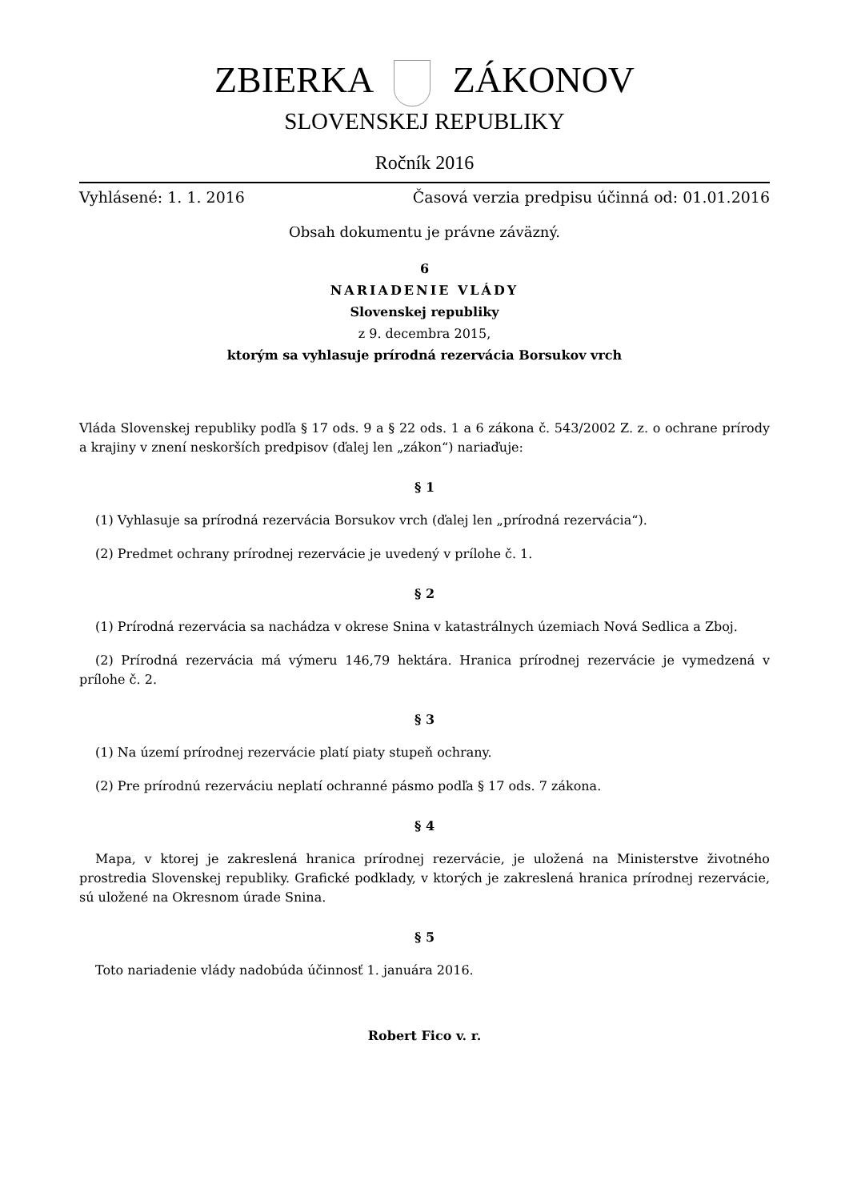ZBIERKA ZÁKONOV
SLOVENSKEJ REPUBLIKY
Ročník 2016
Vyhlásené: 1. 1. 2016 Časová verzia predpisu účinná od: 01.01.2016
Obsah dokumentu je právne záväzný.
6
NARIADENIE VLÁDY
Slovenskej republiky
z 9. decembra 2015,
ktorým sa vyhlasuje prírodná rezervácia Borsukov vrch
Vláda Slovenskej republiky podľa § 17 ods. 9 a § 22 ods. 1 a 6 zákona č. 543/2002 Z. z. o ochrane prírody a krajiny v znení neskorších predpisov (ďalej len „zákon“) nariaďuje:
§ 1
(1) Vyhlasuje sa prírodná rezervácia Borsukov vrch (ďalej len „prírodná rezervácia“).
(2) Predmet ochrany prírodnej rezervácie je uvedený v prílohe č. 1.
§ 2
(1) Prírodná rezervácia sa nachádza v okrese Snina v katastrálnych územiach Nová Sedlica a Zboj.
(2) Prírodná rezervácia má výmeru 146,79 hektára. Hranica prírodnej rezervácie je vymedzená v prílohe č. 2.
§ 3
(1) Na území prírodnej rezervácie platí piaty stupeň ochrany.
(2) Pre prírodnú rezerváciu neplatí ochranné pásmo podľa § 17 ods. 7 zákona.
§ 4
Mapa, v ktorej je zakreslená hranica prírodnej rezervácie, je uložená na Ministerstve životného prostredia Slovenskej republiky. Grafické podklady, v ktorých je zakreslená hranica prírodnej rezervácie, sú uložené na Okresnom úrade Snina.
§ 5
Toto nariadenie vlády nadobúda účinnosť 1. januára 2016.
Robert Fico v. r.